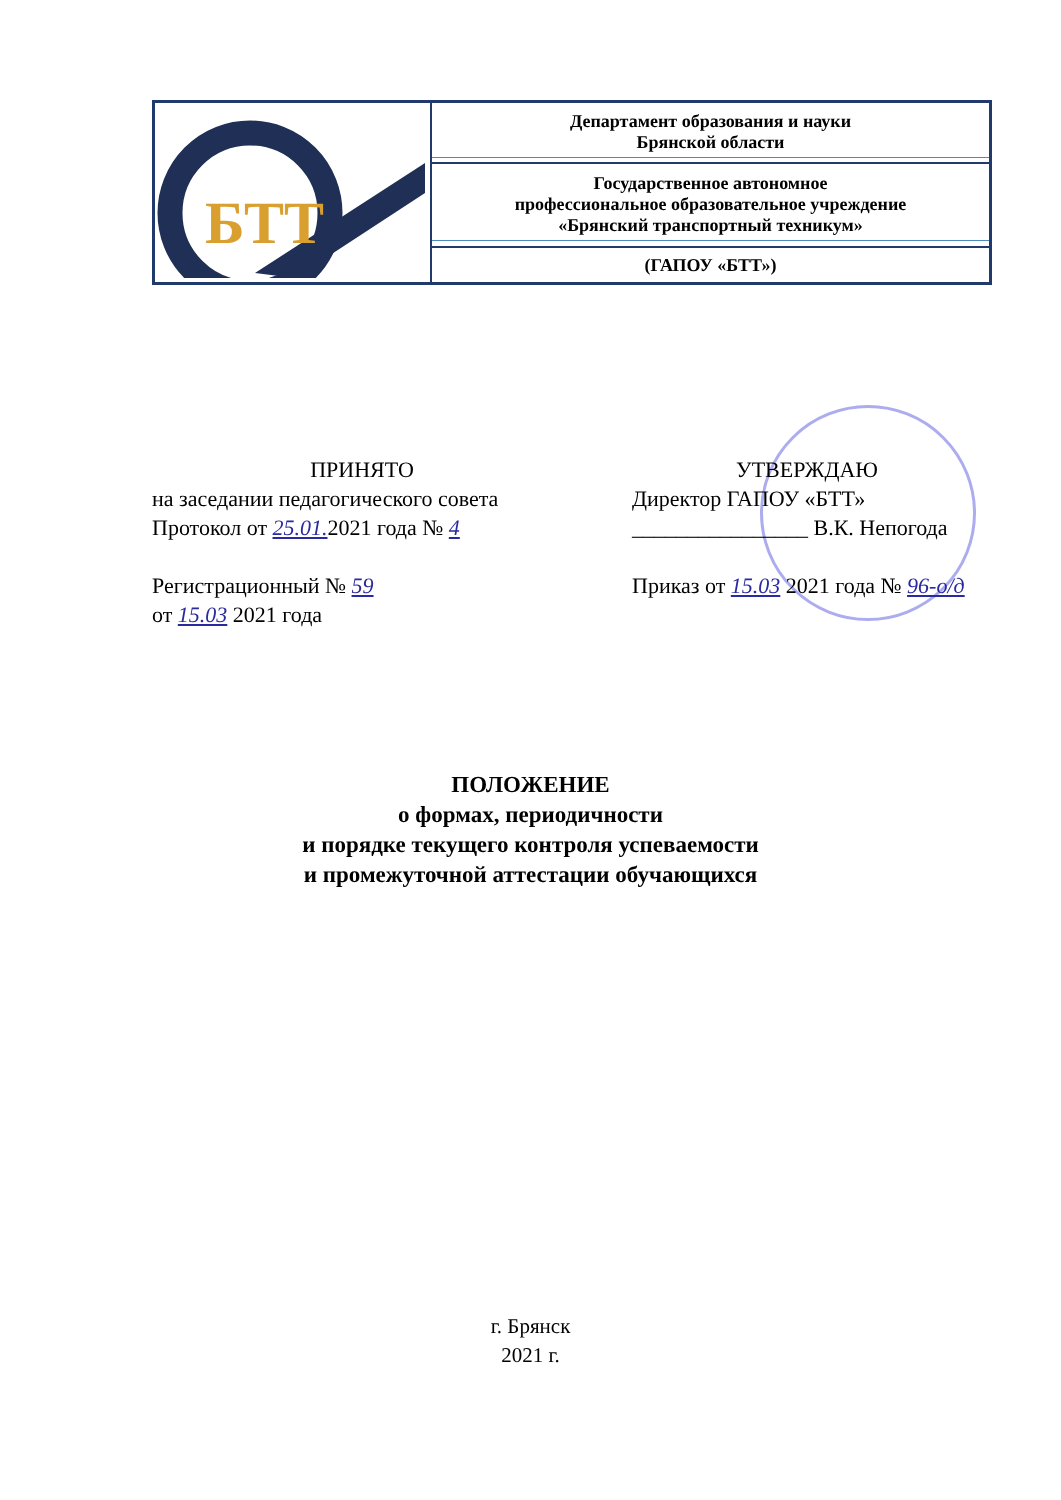| БТТ | Департамент образования и науки Брянской области |
| | Государственное автономное профессиональное образовательное учреждение «Брянский транспортный техникум» |
| | (ГАПОУ «БТТ») |
ПРИНЯТО
на заседании педагогического совета
Протокол от 25.01. 2021 года № 4
Регистрационный № 59
от 15.03 2021 года
УТВЕРЖДАЮ
Директор ГАПОУ «БТТ»
________________ В.К. Непогода
Приказ от 15.03 2021 года № 96-о/д
ПОЛОЖЕНИЕ
о формах, периодичности
и порядке текущего контроля успеваемости
и промежуточной аттестации обучающихся
г. Брянск
2021 г.